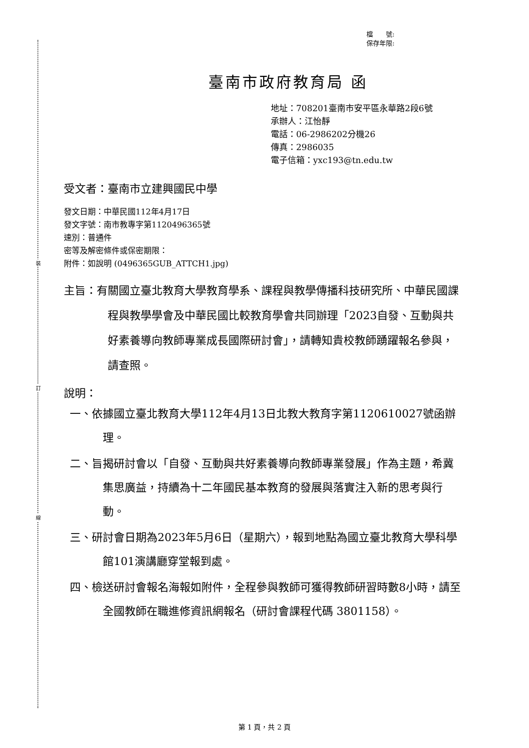裝
訂
線
檔　　號:
保存年限:
臺南市政府教育局 函
地址：708201臺南市安平區永華路2段6號
承辦人：江怡靜
電話：06-2986202分機26
傳真：2986035
電子信箱：yxc193@tn.edu.tw
受文者：臺南市立建興國民中學
發文日期：中華民國112年4月17日
發文字號：南市教專字第1120496365號
速別：普通件
密等及解密條件或保密期限：
附件：如說明 (0496365GUB_ATTCH1.jpg)
主旨：有關國立臺北教育大學教育學系、課程與教學傳播科技研究所、中華民國課程與教學學會及中華民國比較教育學會共同辦理「2023自發、互動與共好素養導向教師專業成長國際研討會」，請轉知貴校教師踴躍報名參與，請查照。
說明：
一、依據國立臺北教育大學112年4月13日北教大教育字第1120610027號函辦理。
二、旨揭研討會以「自發、互動與共好素養導向教師專業發展」作為主題，希冀集思廣益，持續為十二年國民基本教育的發展與落實注入新的思考與行動。
三、研討會日期為2023年5月6日（星期六），報到地點為國立臺北教育大學科學館101演講廳穿堂報到處。
四、檢送研討會報名海報如附件，全程參與教師可獲得教師研習時數8小時，請至全國教師在職進修資訊網報名（研討會課程代碼 3801158）。
第 1 頁，共 2 頁